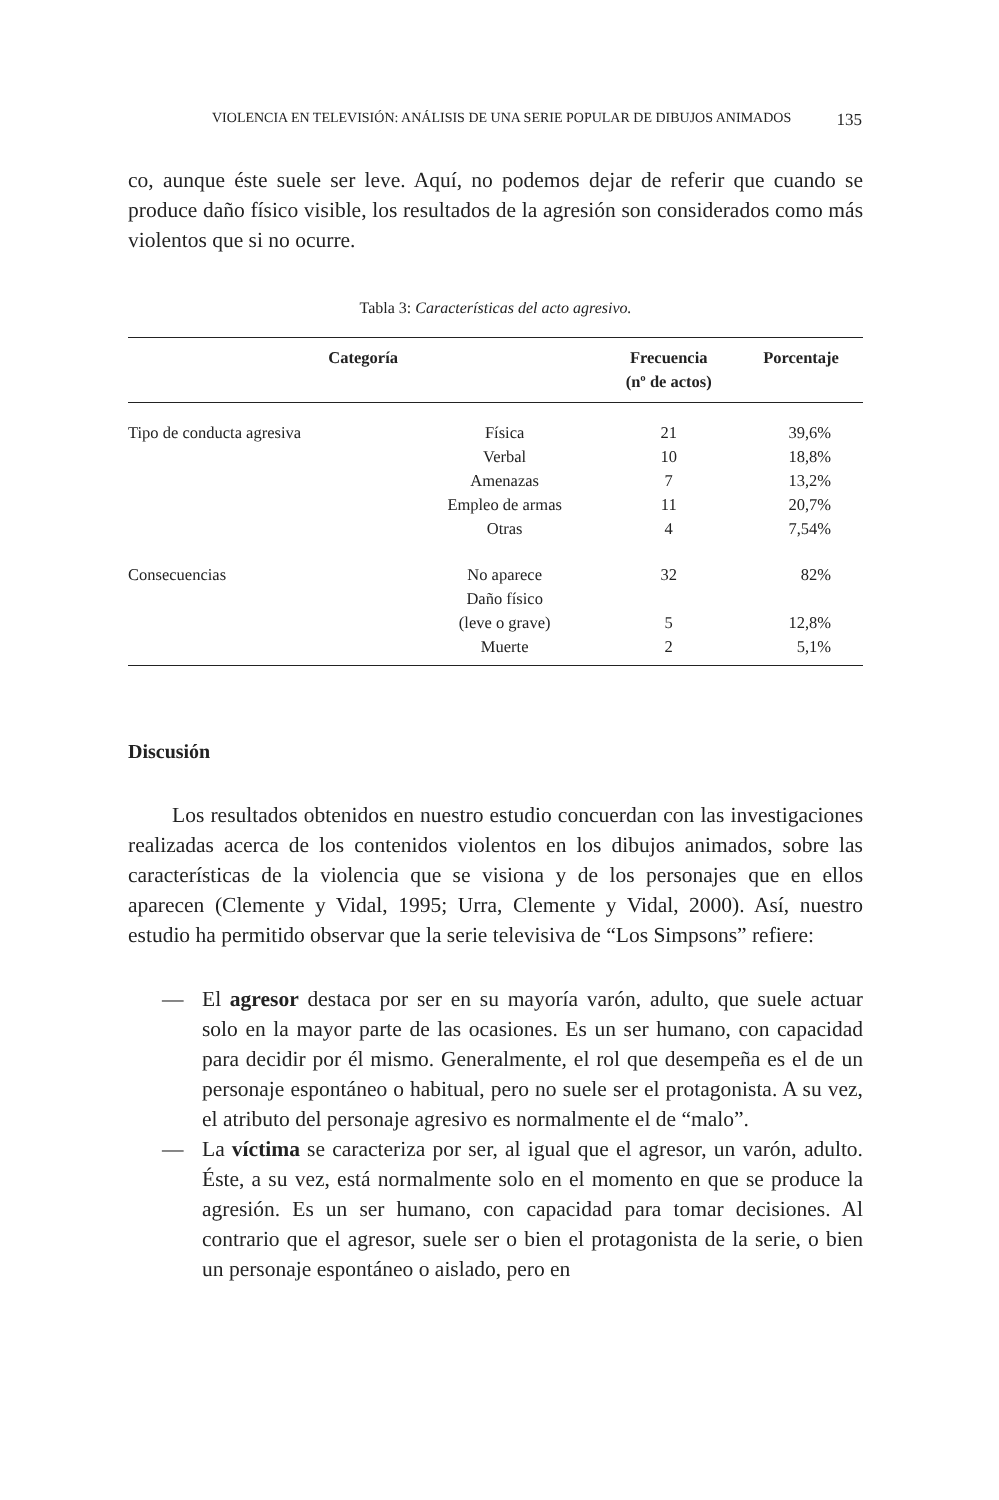VIOLENCIA EN TELEVISIÓN: ANÁLISIS DE UNA SERIE POPULAR DE DIBUJOS ANIMADOS 135
co, aunque éste suele ser leve. Aquí, no podemos dejar de referir que cuando se produce daño físico visible, los resultados de la agresión son considerados como más violentos que si no ocurre.
Tabla 3: Características del acto agresivo.
| Categoría | | Frecuencia (nº de actos) | Porcentaje |
| --- | --- | --- | --- |
| Tipo de conducta agresiva | Física | 21 | 39,6% |
| | Verbal | 10 | 18,8% |
| | Amenazas | 7 | 13,2% |
| | Empleo de armas | 11 | 20,7% |
| | Otras | 4 | 7,54% |
| Consecuencias | No aparece | 32 | 82% |
| | Daño físico (leve o grave) | 5 | 12,8% |
| | Muerte | 2 | 5,1% |
Discusión
Los resultados obtenidos en nuestro estudio concuerdan con las investigaciones realizadas acerca de los contenidos violentos en los dibujos animados, sobre las características de la violencia que se visiona y de los personajes que en ellos aparecen (Clemente y Vidal, 1995; Urra, Clemente y Vidal, 2000). Así, nuestro estudio ha permitido observar que la serie televisiva de “Los Simpsons” refiere:
— El agresor destaca por ser en su mayoría varón, adulto, que suele actuar solo en la mayor parte de las ocasiones. Es un ser humano, con capacidad para decidir por él mismo. Generalmente, el rol que desempeña es el de un personaje espontáneo o habitual, pero no suele ser el protagonista. A su vez, el atributo del personaje agresivo es normalmente el de “malo”.
— La víctima se caracteriza por ser, al igual que el agresor, un varón, adulto. Éste, a su vez, está normalmente solo en el momento en que se produce la agresión. Es un ser humano, con capacidad para tomar decisiones. Al contrario que el agresor, suele ser o bien el protagonista de la serie, o bien un personaje espontáneo o aislado, pero en